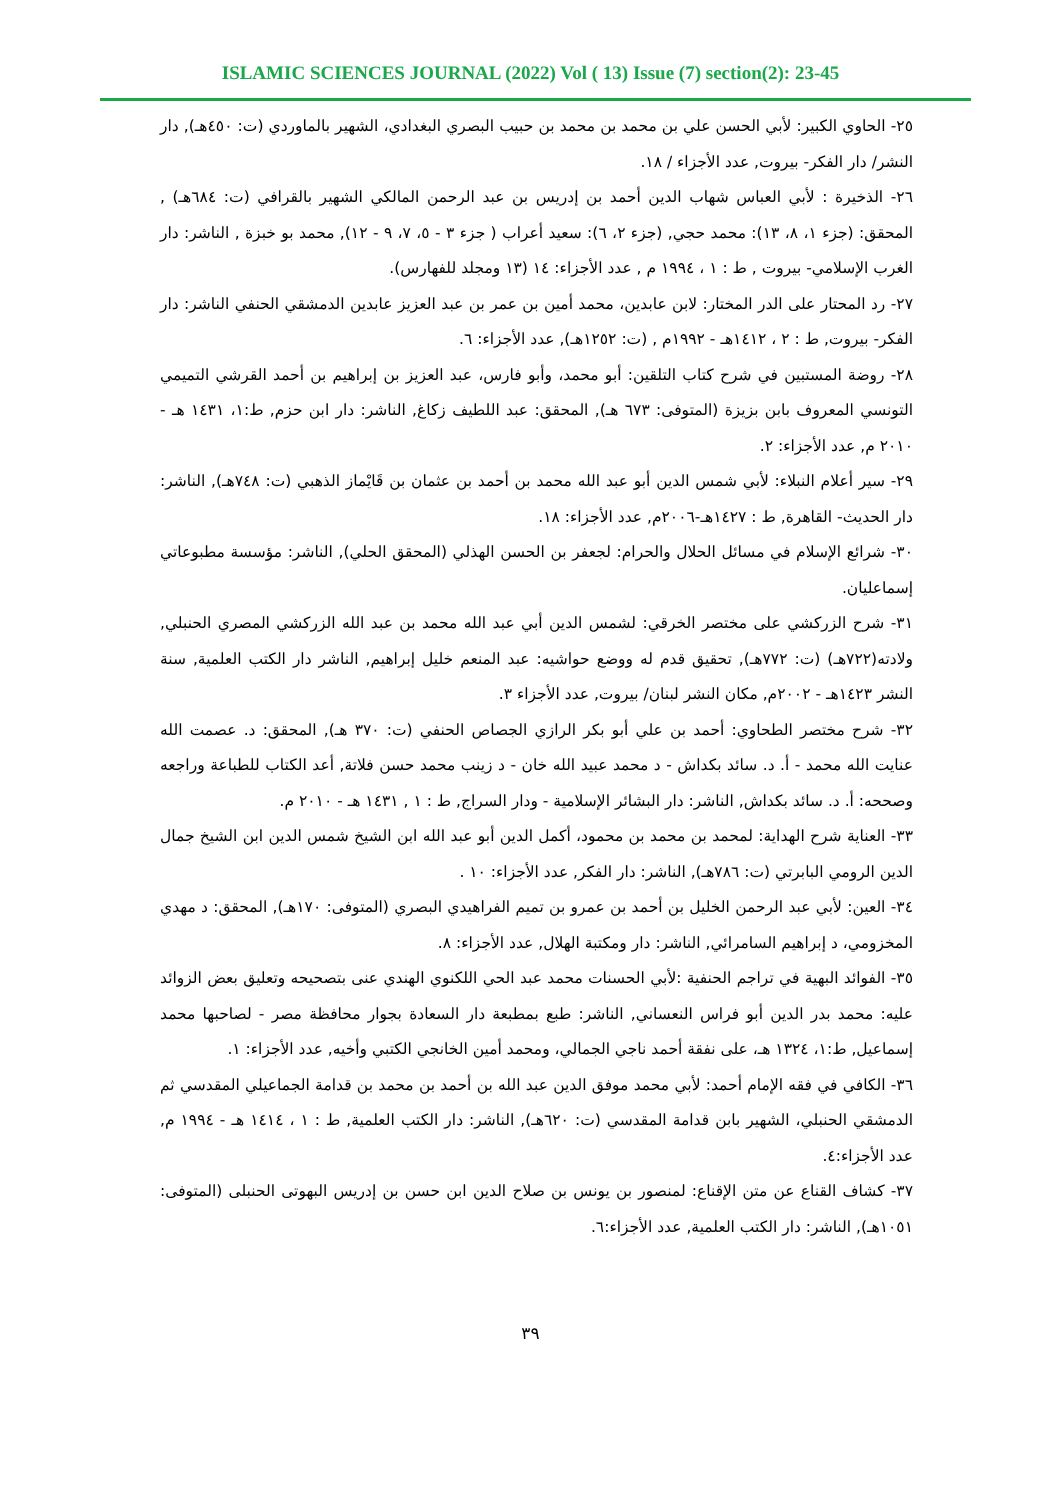ISLAMIC SCIENCES JOURNAL (2022) Vol ( 13) Issue (7) section(2): 23-45
٢٥- الحاوي الكبير: لأبي الحسن علي بن محمد بن محمد بن حبيب البصري البغدادي، الشهير بالماوردي (ت: ٤٥٠هـ), دار النشر/ دار الفكر- بيروت, عدد الأجزاء / ١٨.
٢٦- الذخيرة : لأبي العباس شهاب الدين أحمد بن إدريس بن عبد الرحمن المالكي الشهير بالقرافي (ت: ٦٨٤هـ) , المحقق: (جزء ١، ٨، ١٣): محمد حجي, (جزء ٢، ٦): سعيد أعراب ( جزء ٣ - ٥، ٧، ٩ - ١٢), محمد بو خبزة , الناشر: دار الغرب الإسلامي- بيروت , ط : ١ ، ١٩٩٤ م , عدد الأجزاء: ١٤ (١٣ ومجلد للفهارس).
٢٧- رد المحتار على الدر المختار: لابن عابدين، محمد أمين بن عمر بن عبد العزيز عابدين الدمشقي الحنفي الناشر: دار الفكر- بيروت, ط : ٢ ، ١٤١٢هـ - ١٩٩٢م , (ت: ١٢٥٢هـ), عدد الأجزاء: ٦.
٢٨- روضة المستبين في شرح كتاب التلقين: أبو محمد، وأبو فارس، عبد العزيز بن إبراهيم بن أحمد القرشي التميمي التونسي المعروف بابن بزيزة (المتوفى: ٦٧٣ هـ), المحقق: عبد اللطيف زكاغ, الناشر: دار ابن حزم, ط:١، ١٤٣١ هـ - ٢٠١٠ م, عدد الأجزاء: ٢.
٢٩- سير أعلام النبلاء: لأبي شمس الدين أبو عبد الله محمد بن أحمد بن عثمان بن قَايْماز الذهبي (ت: ٧٤٨هـ), الناشر: دار الحديث- القاهرة, ط : ١٤٢٧هـ-٢٠٠٦م, عدد الأجزاء: ١٨.
٣٠- شرائع الإسلام في مسائل الحلال والحرام: لجعفر بن الحسن الهذلي (المحقق الحلي), الناشر: مؤسسة مطبوعاتي إسماعليان.
٣١- شرح الزركشي على مختصر الخرقي: لشمس الدين أبي عبد الله محمد بن عبد الله الزركشي المصري الحنبلي, ولادته(٧٢٢هـ) (ت: ٧٧٢هـ), تحقيق قدم له ووضع حواشيه: عبد المنعم خليل إبراهيم, الناشر دار الكتب العلمية, سنة النشر ١٤٢٣هـ - ٢٠٠٢م, مكان النشر لبنان/ بيروت, عدد الأجزاء ٣.
٣٢- شرح مختصر الطحاوي: أحمد بن علي أبو بكر الرازي الجصاص الحنفي (ت: ٣٧٠ هـ), المحقق: د. عصمت الله عنايت الله محمد - أ. د. سائد بكداش - د محمد عبيد الله خان - د زينب محمد حسن فلاتة, أعد الكتاب للطباعة وراجعه وصححه: أ. د. سائد بكداش, الناشر: دار البشائر الإسلامية - ودار السراج, ط : ١ , ١٤٣١ هـ - ٢٠١٠ م.
٣٣- العناية شرح الهداية: لمحمد بن محمد بن محمود، أكمل الدين أبو عبد الله ابن الشيخ شمس الدين ابن الشيخ جمال الدين الرومي البابرتي (ت: ٧٨٦هـ), الناشر: دار الفكر, عدد الأجزاء: ١٠ .
٣٤- العين: لأبي عبد الرحمن الخليل بن أحمد بن عمرو بن تميم الفراهيدي البصري (المتوفى: ١٧٠هـ), المحقق: د مهدي المخزومي، د إبراهيم السامرائي, الناشر: دار ومكتبة الهلال, عدد الأجزاء: ٨.
٣٥- الفوائد البهية في تراجم الحنفية :لأبي الحسنات محمد عبد الحي اللكنوي الهندي عنى بتصحيحه وتعليق بعض الزوائد عليه: محمد بدر الدين أبو فراس النعساني, الناشر: طبع بمطبعة دار السعادة بجوار محافظة مصر - لصاحبها محمد إسماعيل, ط:١، ١٣٢٤ هـ، على نفقة أحمد ناجي الجمالي، ومحمد أمين الخانجي الكتبي وأخيه, عدد الأجزاء: ١.
٣٦- الكافي في فقه الإمام أحمد: لأبي محمد موفق الدين عبد الله بن أحمد بن محمد بن قدامة الجماعيلي المقدسي ثم الدمشقي الحنبلي، الشهير بابن قدامة المقدسي (ت: ٦٢٠هـ), الناشر: دار الكتب العلمية, ط : ١ ، ١٤١٤ هـ - ١٩٩٤ م, عدد الأجزاء:٤.
٣٧- كشاف القناع عن متن الإقناع: لمنصور بن يونس بن صلاح الدين ابن حسن بن إدريس البهوتى الحنبلى (المتوفى: ١٠٥١هـ), الناشر: دار الكتب العلمية, عدد الأجزاء:٦.
٣٩